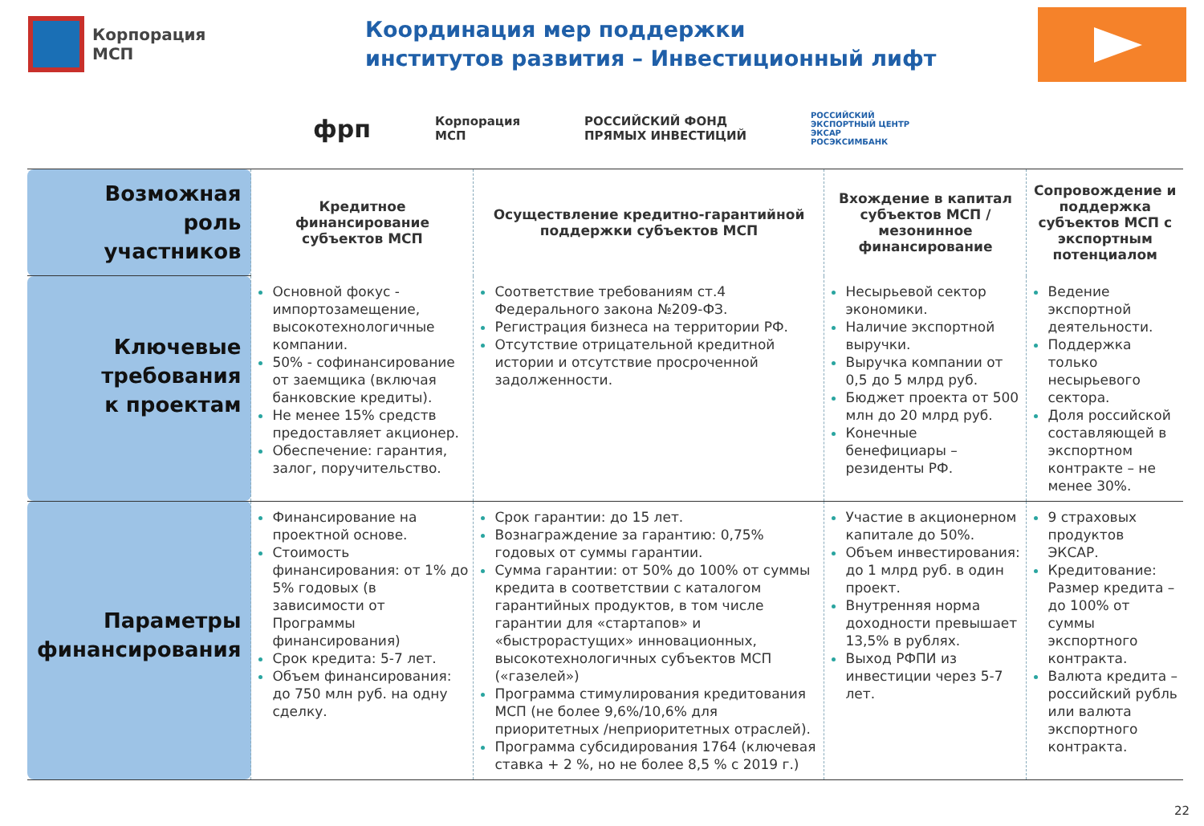Корпорация
МСП
Координация мер поддержки
институтов развития – Инвестиционный лифт
фрп Корпорация
МСП РОССИЙСКИЙ ФОНД
ПРЯМЫХ ИНВЕСТИЦИЙ РОССИЙСКИЙ
ЭКСПОРТНЫЙ ЦЕНТР
ЭКСАР
РОСЭКСИМБАНК
| Возможная роль участников | Кредитное финансирование субъектов МСП | Осуществление кредитно-гарантийной поддержки субъектов МСП | Вхождение в капитал субъектов МСП / мезонинное финансирование | Сопровождение и поддержка субъектов МСП с экспортным потенциалом |
| Ключевые требования к проектам | Основной фокус - импортозамещение, высокотехнологичные компании. 50% - софинансирование от заемщика (включая банковские кредиты). Не менее 15% средств предоставляет акционер. Обеспечение: гарантия, залог, поручительство. | Соответствие требованиям ст.4 Федерального закона №209-ФЗ. Регистрация бизнеса на территории РФ. Отсутствие отрицательной кредитной истории и отсутствие просроченной задолженности. | Несырьевой сектор экономики. Наличие экспортной выручки. Выручка компании от 0,5 до 5 млрд руб. Бюджет проекта от 500 млн до 20 млрд руб. Конечные бенефициары – резиденты РФ. | Ведение экспортной деятельности. Поддержка только несырьевого сектора. Доля российской составляющей в экспортном контракте – не менее 30%. |
| Параметры финансирования | Финансирование на проектной основе. Стоимость финансирования: от 1% до 5% годовых (в зависимости от Программы финансирования) Срок кредита: 5-7 лет. Объем финансирования: до 750 млн руб. на одну сделку. | Срок гарантии: до 15 лет. Вознаграждение за гарантию: 0,75% годовых от суммы гарантии. Сумма гарантии: от 50% до 100% от суммы кредита в соответствии с каталогом гарантийных продуктов, в том числе гарантии для «стартапов» и «быстрорастущих» инновационных, высокотехнологичных субъектов МСП («газелей») Программа стимулирования кредитования МСП (не более 9,6%/10,6% для приоритетных /неприоритетных отраслей). Программа субсидирования 1764 (ключевая ставка + 2 %, но не более 8,5 % с 2019 г.) | Участие в акционерном капитале до 50%. Объем инвестирования: до 1 млрд руб. в один проект. Внутренняя норма доходности превышает 13,5% в рублях. Выход РФПИ из инвестиции через 5-7 лет. | 9 страховых продуктов ЭКСАР. Кредитование: Размер кредита – до 100% от суммы экспортного контракта. Валюта кредита – российский рубль или валюта экспортного контракта. |
22